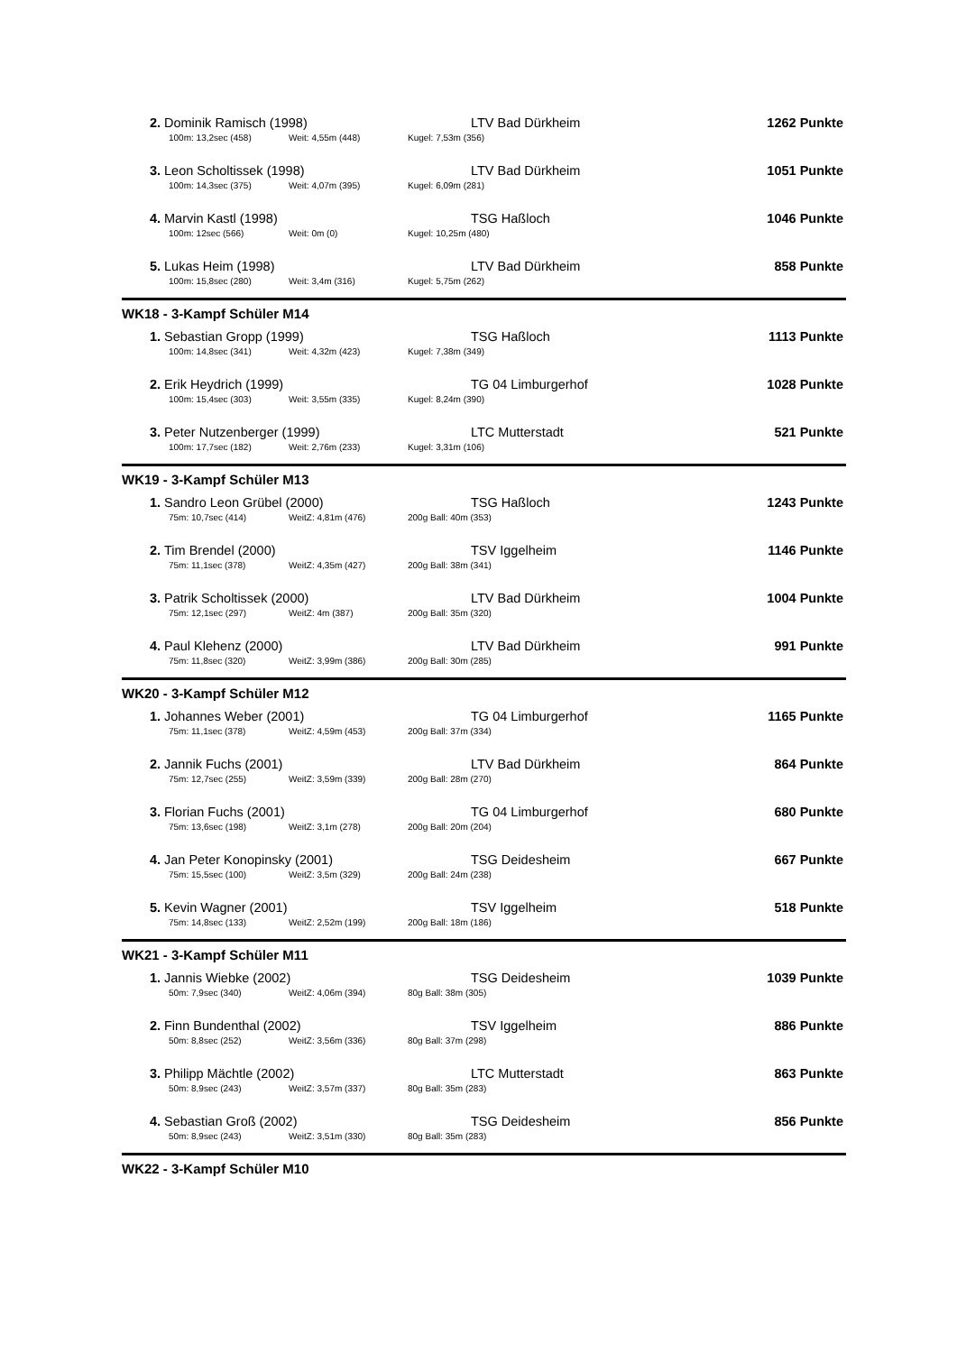2. Dominik Ramisch (1998) LTV Bad Dürkheim 1262 Punkte
100m: 13,2sec (458) Weit: 4,55m (448) Kugel: 7,53m (356)
3. Leon Scholtissek (1998) LTV Bad Dürkheim 1051 Punkte
100m: 14,3sec (375) Weit: 4,07m (395) Kugel: 6,09m (281)
4. Marvin Kastl (1998) TSG Haßloch 1046 Punkte
100m: 12sec (566) Weit: 0m (0) Kugel: 10,25m (480)
5. Lukas Heim (1998) LTV Bad Dürkheim 858 Punkte
100m: 15,8sec (280) Weit: 3,4m (316) Kugel: 5,75m (262)
WK18 - 3-Kampf Schüler M14
1. Sebastian Gropp (1999) TSG Haßloch 1113 Punkte
100m: 14,8sec (341) Weit: 4,32m (423) Kugel: 7,38m (349)
2. Erik Heydrich (1999) TG 04 Limburgerhof 1028 Punkte
100m: 15,4sec (303) Weit: 3,55m (335) Kugel: 8,24m (390)
3. Peter Nutzenberger (1999) LTC Mutterstadt 521 Punkte
100m: 17,7sec (182) Weit: 2,76m (233) Kugel: 3,31m (106)
WK19 - 3-Kampf Schüler M13
1. Sandro Leon Grübel (2000) TSG Haßloch 1243 Punkte
75m: 10,7sec (414) WeitZ: 4,81m (476) 200g Ball: 40m (353)
2. Tim Brendel (2000) TSV Iggelheim 1146 Punkte
75m: 11,1sec (378) WeitZ: 4,35m (427) 200g Ball: 38m (341)
3. Patrik Scholtissek (2000) LTV Bad Dürkheim 1004 Punkte
75m: 12,1sec (297) WeitZ: 4m (387) 200g Ball: 35m (320)
4. Paul Klehenz (2000) LTV Bad Dürkheim 991 Punkte
75m: 11,8sec (320) WeitZ: 3,99m (386) 200g Ball: 30m (285)
WK20 - 3-Kampf Schüler M12
1. Johannes Weber (2001) TG 04 Limburgerhof 1165 Punkte
75m: 11,1sec (378) WeitZ: 4,59m (453) 200g Ball: 37m (334)
2. Jannik Fuchs (2001) LTV Bad Dürkheim 864 Punkte
75m: 12,7sec (255) WeitZ: 3,59m (339) 200g Ball: 28m (270)
3. Florian Fuchs (2001) TG 04 Limburgerhof 680 Punkte
75m: 13,6sec (198) WeitZ: 3,1m (278) 200g Ball: 20m (204)
4. Jan Peter Konopinsky (2001) TSG Deidesheim 667 Punkte
75m: 15,5sec (100) WeitZ: 3,5m (329) 200g Ball: 24m (238)
5. Kevin Wagner (2001) TSV Iggelheim 518 Punkte
75m: 14,8sec (133) WeitZ: 2,52m (199) 200g Ball: 18m (186)
WK21 - 3-Kampf Schüler M11
1. Jannis Wiebke (2002) TSG Deidesheim 1039 Punkte
50m: 7,9sec (340) WeitZ: 4,06m (394) 80g Ball: 38m (305)
2. Finn Bundenthal (2002) TSV Iggelheim 886 Punkte
50m: 8,8sec (252) WeitZ: 3,56m (336) 80g Ball: 37m (298)
3. Philipp Mächtle (2002) LTC Mutterstadt 863 Punkte
50m: 8,9sec (243) WeitZ: 3,57m (337) 80g Ball: 35m (283)
4. Sebastian Groß (2002) TSG Deidesheim 856 Punkte
50m: 8,9sec (243) WeitZ: 3,51m (330) 80g Ball: 35m (283)
WK22 - 3-Kampf Schüler M10